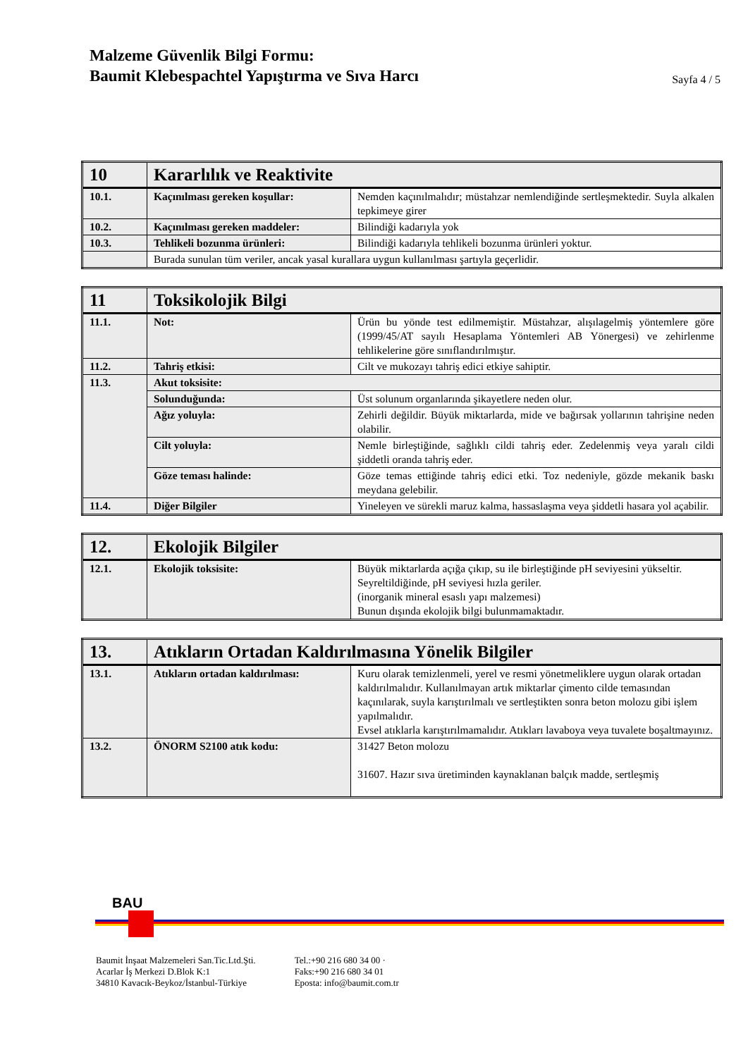Malzeme Güvenlik Bilgi Formu:
Baumit Klebespachtel Yapıştırma ve Sıva Harcı
Sayfa 4 / 5
| 10 | Kararlılık ve Reaktivite | |
| 10.1. | Kaçınılması gereken koşullar: | Nemden kaçınılmalıdır; müstahzar nemlendiğinde sertleşmektedir. Suyla alkalen tepkimeye girer |
| 10.2. | Kaçınılması gereken maddeler: | Bilindiği kadarıyla yok |
| 10.3. | Tehlikeli bozunma ürünleri: | Bilindiği kadarıyla tehlikeli bozunma ürünleri yoktur. |
| | Burada sunulan tüm veriler, ancak yasal kurallara uygun kullanılması şartıyla geçerlidir. | |
| 11 | Toksikolojik Bilgi | |
| 11.1. | Not: | Ürün bu yönde test edilmemiştir. Müstahzar, alışılagelmiş yöntemlere göre (1999/45/AT sayılı Hesaplama Yöntemleri AB Yönergesi) ve zehirlenme tehlikelerine göre sınıflandırılmıştır. |
| 11.2. | Tahriş etkisi: | Cilt ve mukozayı tahriş edici etkiye sahiptir. |
| 11.3. | Akut toksisite: | |
| | Solunduğunda: | Üst solunum organlarında şikayetlere neden olur. |
| | Ağız yoluyla: | Zehirli değildir. Büyük miktarlarda, mide ve bağırsak yollarının tahrişine neden olabilir. |
| | Cilt yoluyla: | Nemle birleştiğinde, sağlıklı cildi tahriş eder. Zedelenmiş veya yaralı cildi şiddetli oranda tahriş eder. |
| | Göze teması halinde: | Göze temas ettiğinde tahriş edici etki. Toz nedeniyle, gözde mekanik baskı meydana gelebilir. |
| 11.4. | Diğer Bilgiler | Yineleyen ve sürekli maruz kalma, hassaslaşma veya şiddetli hasara yol açabilir. |
| 12. | Ekolojik Bilgiler | |
| 12.1. | Ekolojik toksisite: | Büyük miktarlarda açığa çıkıp, su ile birleştiğinde pH seviyesini yükseltir. Seyreltildiğinde, pH seviyesi hızla geriler. (inorganik mineral esaslı yapı malzemesi) Bunun dışında ekolojik bilgi bulunmamaktadır. |
| 13. | Atıkların Ortadan Kaldırılmasına Yönelik Bilgiler | |
| 13.1. | Atıkların ortadan kaldırılması: | Kuru olarak temizlenmeli, yerel ve resmi yönetmeliklere uygun olarak ortadan kaldırılmalıdır. Kullanılmayan artık miktarlar çimento cilde temasından kaçınılarak, suyla karıştırılmalı ve sertleştikten sonra beton molozu gibi işlem yapılmalıdır. Evsel atıklarla karıştırılmamalıdır. Atıkları lavaboya veya tuvalete boşaltmayınız. |
| 13.2. | ÖNORM S2100 atık kodu: | 31427 Beton molozu 31607. Hazır sıva üretiminden kaynaklanan balçık madde, sertleşmiş |
BAU
Baumit İnşaat Malzemeleri San.Tic.Ltd.Şti.
Acarlar İş Merkezi D.Blok K:1
34810 Kavacık-Beykoz/İstanbul-Türkiye
Tel.:+90 216 680 34 00 ·
Faks:+90 216 680 34 01
Eposta: info@baumit.com.tr